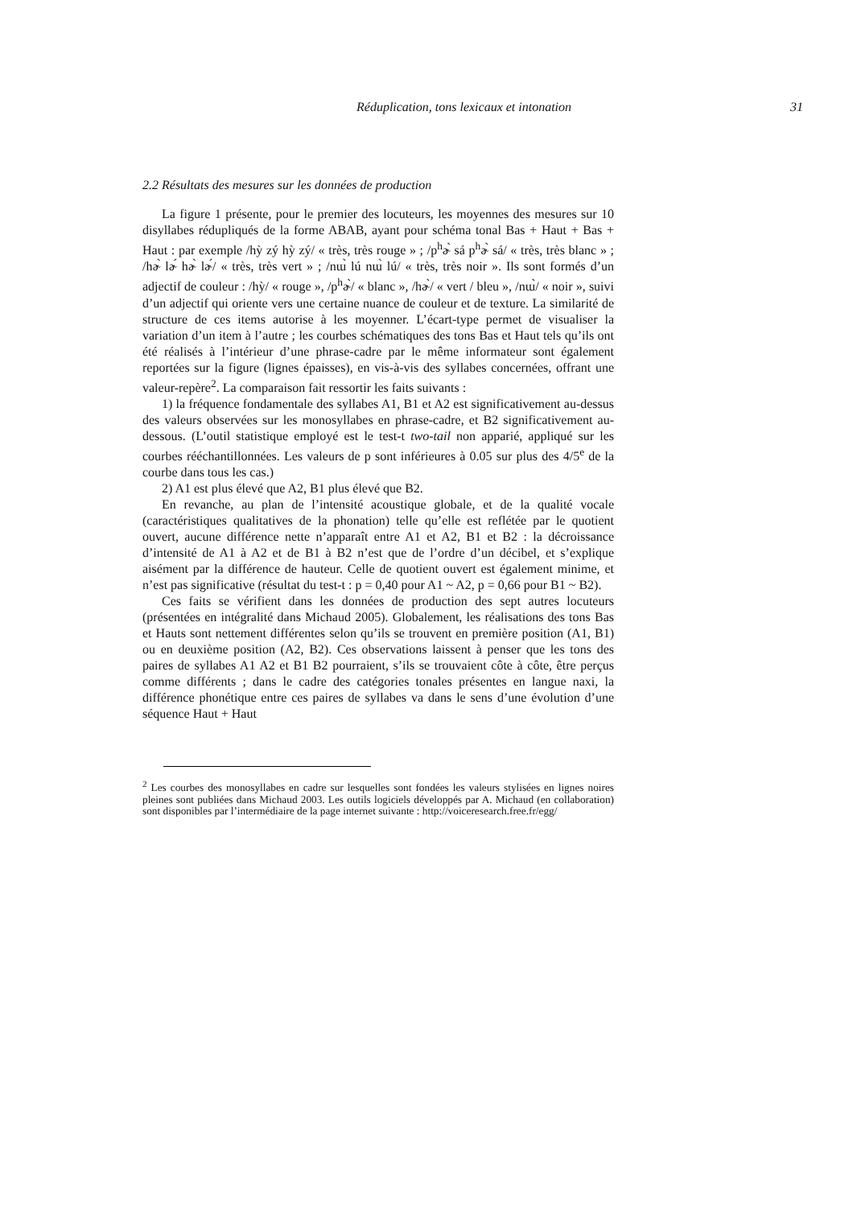Réduplication, tons lexicaux et intonation 31
2.2 Résultats des mesures sur les données de production
La figure 1 présente, pour le premier des locuteurs, les moyennes des mesures sur 10 disyllabes rédupliqués de la forme ABAB, ayant pour schéma tonal Bas + Haut + Bas + Haut : par exemple /hỳ zý hỳ zý/ « très, très rouge » ; /p<sup>h</sup>ɚ̀ sá p<sup>h</sup>ɚ̀ sá/ « très, très blanc » ; /hɚ̀ lɚ́ hɚ̀ lɚ́/ « très, très vert » ; /nɯ̀ lú nɯ̀ lú/ « très, très noir ». Ils sont formés d’un adjectif de couleur : /hỳ/ « rouge », /p<sup>h</sup>ɚ̀/ « blanc », /hɚ̀/ « vert / bleu », /nɯ̀/ « noir », suivi d’un adjectif qui oriente vers une certaine nuance de couleur et de texture. La similarité de structure de ces items autorise à les moyenner. L’écart-type permet de visualiser la variation d’un item à l’autre ; les courbes schématiques des tons Bas et Haut tels qu’ils ont été réalisés à l’intérieur d’une phrase-cadre par le même informateur sont également reportées sur la figure (lignes épaisses), en vis-à-vis des syllabes concernées, offrant une valeur-repère<sup>2</sup>. La comparaison fait ressortir les faits suivants :
1) la fréquence fondamentale des syllabes A1, B1 et A2 est significativement au-dessus des valeurs observées sur les monosyllabes en phrase-cadre, et B2 significativement au-dessous. (L’outil statistique employé est le test-t two-tail non apparié, appliqué sur les courbes rééchantillonnées. Les valeurs de p sont inférieures à 0.05 sur plus des 4/5<sup>e</sup> de la courbe dans tous les cas.)
2) A1 est plus élevé que A2, B1 plus élevé que B2.
En revanche, au plan de l’intensité acoustique globale, et de la qualité vocale (caractéristiques qualitatives de la phonation) telle qu’elle est reflétée par le quotient ouvert, aucune différence nette n’apparaît entre A1 et A2, B1 et B2 : la décroissance d’intensité de A1 à A2 et de B1 à B2 n’est que de l’ordre d’un décibel, et s’explique aisément par la différence de hauteur. Celle de quotient ouvert est également minime, et n’est pas significative (résultat du test-t : p = 0,40 pour A1 ~ A2, p = 0,66 pour B1 ~ B2).
Ces faits se vérifient dans les données de production des sept autres locuteurs (présentées en intégralité dans Michaud 2005). Globalement, les réalisations des tons Bas et Hauts sont nettement différentes selon qu’ils se trouvent en première position (A1, B1) ou en deuxième position (A2, B2). Ces observations laissent à penser que les tons des paires de syllabes A1 A2 et B1 B2 pourraient, s’ils se trouvaient côte à côte, être perçus comme différents ; dans le cadre des catégories tonales présentes en langue naxi, la différence phonétique entre ces paires de syllabes va dans le sens d’une évolution d’une séquence Haut + Haut
<sup>2</sup> Les courbes des monosyllabes en cadre sur lesquelles sont fondées les valeurs stylisées en lignes noires pleines sont publiées dans Michaud 2003. Les outils logiciels développés par A. Michaud (en collaboration) sont disponibles par l’intermédiaire de la page internet suivante : http://voiceresearch.free.fr/egg/